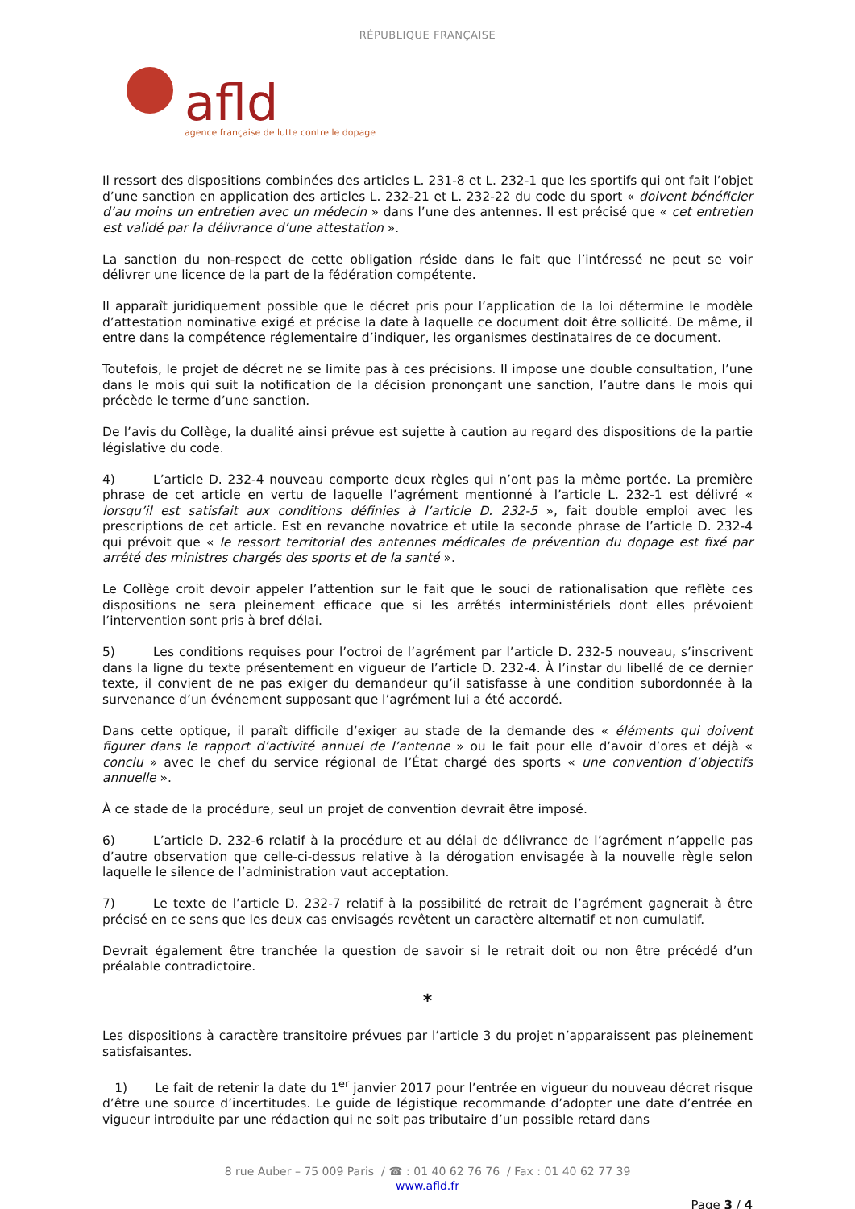RÉPUBLIQUE FRANÇAISE
afld
agence française de lutte contre le dopage
Il ressort des dispositions combinées des articles L. 231-8 et L. 232-1 que les sportifs qui ont fait l’objet d’une sanction en application des articles L. 232-21 et L. 232-22 du code du sport « doivent bénéficier d’au moins un entretien avec un médecin » dans l’une des antennes. Il est précisé que « cet entretien est validé par la délivrance d’une attestation ».
La sanction du non-respect de cette obligation réside dans le fait que l’intéressé ne peut se voir délivrer une licence de la part de la fédération compétente.
Il apparaît juridiquement possible que le décret pris pour l’application de la loi détermine le modèle d’attestation nominative exigé et précise la date à laquelle ce document doit être sollicité. De même, il entre dans la compétence réglementaire d’indiquer, les organismes destinataires de ce document.
Toutefois, le projet de décret ne se limite pas à ces précisions. Il impose une double consultation, l’une dans le mois qui suit la notification de la décision prononçant une sanction, l’autre dans le mois qui précède le terme d’une sanction.
De l’avis du Collège, la dualité ainsi prévue est sujette à caution au regard des dispositions de la partie législative du code.
4) L’article D. 232-4 nouveau comporte deux règles qui n’ont pas la même portée. La première phrase de cet article en vertu de laquelle l’agrément mentionné à l’article L. 232-1 est délivré « lorsqu’il est satisfait aux conditions définies à l’article D. 232-5 », fait double emploi avec les prescriptions de cet article. Est en revanche novatrice et utile la seconde phrase de l’article D. 232-4 qui prévoit que « le ressort territorial des antennes médicales de prévention du dopage est fixé par arrêté des ministres chargés des sports et de la santé ».
Le Collège croit devoir appeler l’attention sur le fait que le souci de rationalisation que reflète ces dispositions ne sera pleinement efficace que si les arrêtés interministériels dont elles prévoient l’intervention sont pris à bref délai.
5) Les conditions requises pour l’octroi de l’agrément par l’article D. 232-5 nouveau, s’inscrivent dans la ligne du texte présentement en vigueur de l’article D. 232-4. À l’instar du libellé de ce dernier texte, il convient de ne pas exiger du demandeur qu’il satisfasse à une condition subordonnée à la survenance d’un événement supposant que l’agrément lui a été accordé.
Dans cette optique, il paraît difficile d’exiger au stade de la demande des « éléments qui doivent figurer dans le rapport d’activité annuel de l’antenne » ou le fait pour elle d’avoir d’ores et déjà « conclu » avec le chef du service régional de l’État chargé des sports « une convention d’objectifs annuelle ».
À ce stade de la procédure, seul un projet de convention devrait être imposé.
6) L’article D. 232-6 relatif à la procédure et au délai de délivrance de l’agrément n’appelle pas d’autre observation que celle-ci-dessus relative à la dérogation envisagée à la nouvelle règle selon laquelle le silence de l’administration vaut acceptation.
7) Le texte de l’article D. 232-7 relatif à la possibilité de retrait de l’agrément gagnerait à être précisé en ce sens que les deux cas envisagés revêtent un caractère alternatif et non cumulatif.
Devrait également être tranchée la question de savoir si le retrait doit ou non être précédé d’un préalable contradictoire.
*
Les dispositions à caractère transitoire prévues par l’article 3 du projet n’apparaissent pas pleinement satisfaisantes.
1) Le fait de retenir la date du 1<sup>er</sup> janvier 2017 pour l’entrée en vigueur du nouveau décret risque d’être une source d’incertitudes. Le guide de légistique recommande d’adopter une date d’entrée en vigueur introduite par une rédaction qui ne soit pas tributaire d’un possible retard dans
8 rue Auber – 75 009 Paris / ☎ : 01 40 62 76 76 / Fax : 01 40 62 77 39
www.afld.fr
Page 3 / 4